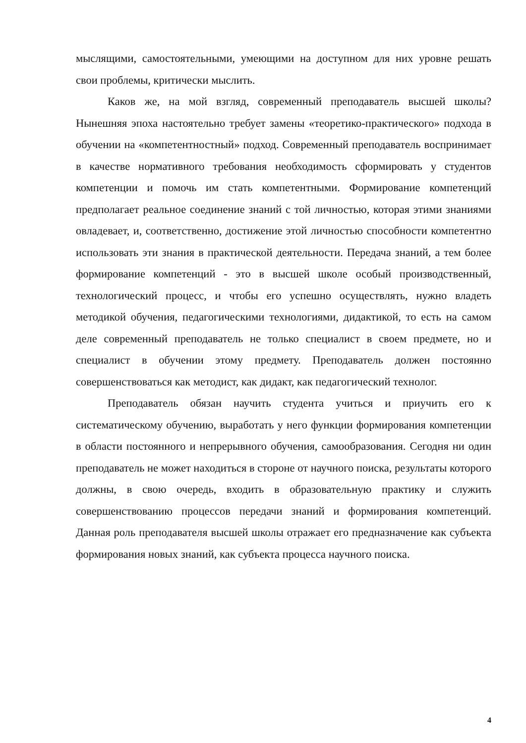мыслящими, самостоятельными, умеющими на доступном для них уровне решать свои проблемы, критически мыслить.
Каков же, на мой взгляд, современный преподаватель высшей школы? Нынешняя эпоха настоятельно требует замены «теоретико-практического» подхода в обучении на «компетентностный» подход. Современный преподаватель воспринимает в качестве нормативного требования необходимость сформировать у студентов компетенции и помочь им стать компетентными. Формирование компетенций предполагает реальное соединение знаний с той личностью, которая этими знаниями овладевает, и, соответственно, достижение этой личностью способности компетентно использовать эти знания в практической деятельности. Передача знаний, а тем более формирование компетенций - это в высшей школе особый производственный, технологический процесс, и чтобы его успешно осуществлять, нужно владеть методикой обучения, педагогическими технологиями, дидактикой, то есть на самом деле современный преподаватель не только специалист в своем предмете, но и специалист в обучении этому предмету. Преподаватель должен постоянно совершенствоваться как методист, как дидакт, как педагогический технолог.
Преподаватель обязан научить студента учиться и приучить его к систематическому обучению, выработать у него функции формирования компетенции в области постоянного и непрерывного обучения, самообразования. Сегодня ни один преподаватель не может находиться в стороне от научного поиска, результаты которого должны, в свою очередь, входить в образовательную практику и служить совершенствованию процессов передачи знаний и формирования компетенций. Данная роль преподавателя высшей школы отражает его предназначение как субъекта формирования новых знаний, как субъекта процесса научного поиска.
4